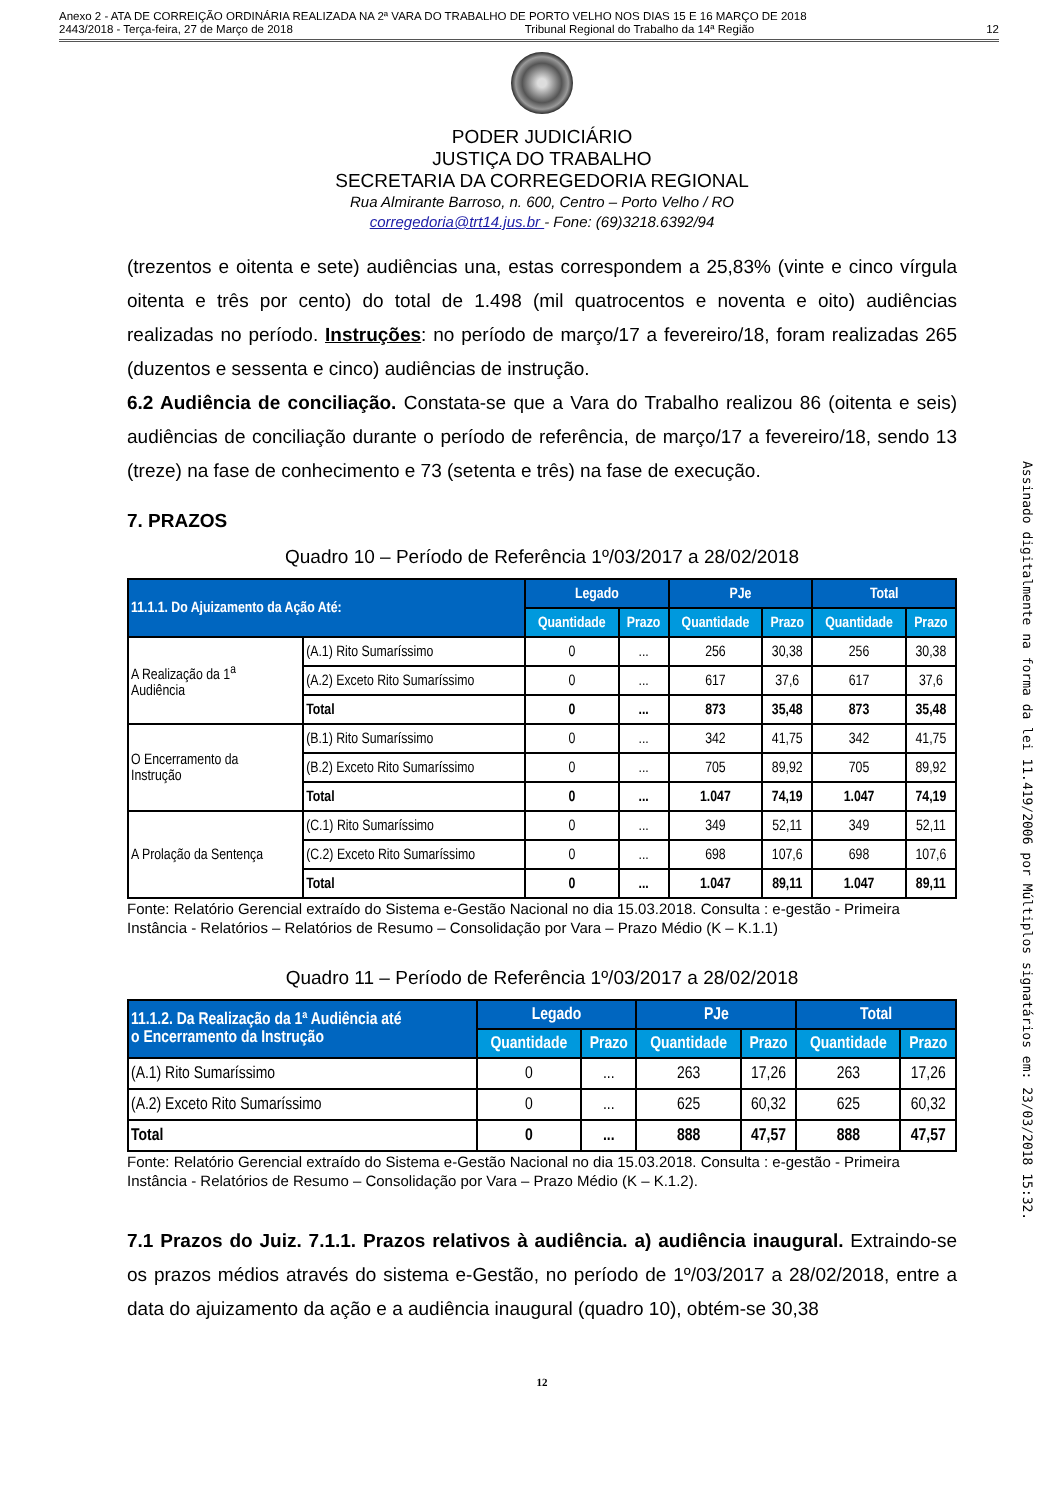Anexo 2 - ATA DE CORREIÇÃO ORDINÁRIA REALIZADA NA 2ª VARA DO TRABALHO DE PORTO VELHO NOS DIAS 15 E 16 MARÇO DE 2018
2443/2018 - Terça-feira, 27 de Março de 2018 Tribunal Regional do Trabalho da 14ª Região 12
PODER JUDICIÁRIO
JUSTIÇA DO TRABALHO
SECRETARIA DA CORREGEDORIA REGIONAL
Rua Almirante Barroso, n. 600, Centro – Porto Velho / RO
corregedoria@trt14.jus.br - Fone: (69)3218.6392/94
(trezentos e oitenta e sete) audiências una, estas correspondem a 25,83% (vinte e cinco vírgula oitenta e três por cento) do total de 1.498 (mil quatrocentos e noventa e oito) audiências realizadas no período. Instruções: no período de março/17 a fevereiro/18, foram realizadas 265 (duzentos e sessenta e cinco) audiências de instrução.
6.2 Audiência de conciliação. Constata-se que a Vara do Trabalho realizou 86 (oitenta e seis) audiências de conciliação durante o período de referência, de março/17 a fevereiro/18, sendo 13 (treze) na fase de conhecimento e 73 (setenta e três) na fase de execução.
7. PRAZOS
Quadro 10 – Período de Referência 1º/03/2017 a 28/02/2018
| 11.1.1. Do Ajuizamento da Ação Até: | | Legado | | PJe | | Total | |
| --- | --- | --- | --- | --- | --- | --- | --- |
| | | Quantidade | Prazo | Quantidade | Prazo | Quantidade | Prazo |
| A Realização da 1<sup>a</sup> Audiência | (A.1) Rito Sumaríssimo | 0 | ... | 256 | 30,38 | 256 | 30,38 |
| | (A.2) Exceto Rito Sumaríssimo | 0 | ... | 617 | 37,6 | 617 | 37,6 |
| | Total | 0 | ... | 873 | 35,48 | 873 | 35,48 |
| O Encerramento da Instrução | (B.1) Rito Sumaríssimo | 0 | ... | 342 | 41,75 | 342 | 41,75 |
| | (B.2) Exceto Rito Sumaríssimo | 0 | ... | 705 | 89,92 | 705 | 89,92 |
| | Total | 0 | ... | 1.047 | 74,19 | 1.047 | 74,19 |
| A Prolação da Sentença | (C.1) Rito Sumaríssimo | 0 | ... | 349 | 52,11 | 349 | 52,11 |
| | (C.2) Exceto Rito Sumaríssimo | 0 | ... | 698 | 107,6 | 698 | 107,6 |
| | Total | 0 | ... | 1.047 | 89,11 | 1.047 | 89,11 |
Fonte: Relatório Gerencial extraído do Sistema e-Gestão Nacional no dia 15.03.2018. Consulta : e-gestão - Primeira Instância - Relatórios – Relatórios de Resumo – Consolidação por Vara – Prazo Médio (K – K.1.1)
Quadro 11 – Período de Referência 1º/03/2017 a 28/02/2018
| 11.1.2. Da Realização da 1ª Audiência até o Encerramento da Instrução | Legado | | PJe | | Total | |
| --- | --- | --- | --- | --- | --- | --- |
| | Quantidade | Prazo | Quantidade | Prazo | Quantidade | Prazo |
| (A.1) Rito Sumaríssimo | 0 | ... | 263 | 17,26 | 263 | 17,26 |
| (A.2) Exceto Rito Sumaríssimo | 0 | ... | 625 | 60,32 | 625 | 60,32 |
| Total | 0 | ... | 888 | 47,57 | 888 | 47,57 |
Fonte: Relatório Gerencial extraído do Sistema e-Gestão Nacional no dia 15.03.2018. Consulta : e-gestão - Primeira Instância - Relatórios de Resumo – Consolidação por Vara – Prazo Médio (K – K.1.2).
7.1 Prazos do Juiz. 7.1.1. Prazos relativos à audiência. a) audiência inaugural. Extraindo-se os prazos médios através do sistema e-Gestão, no período de 1º/03/2017 a 28/02/2018, entre a data do ajuizamento da ação e a audiência inaugural (quadro 10), obtém-se 30,38
12
Assinado digitalmente na forma da lei 11.419/2006 por Múltiplos signatários em: 23/03/2018 15:32.